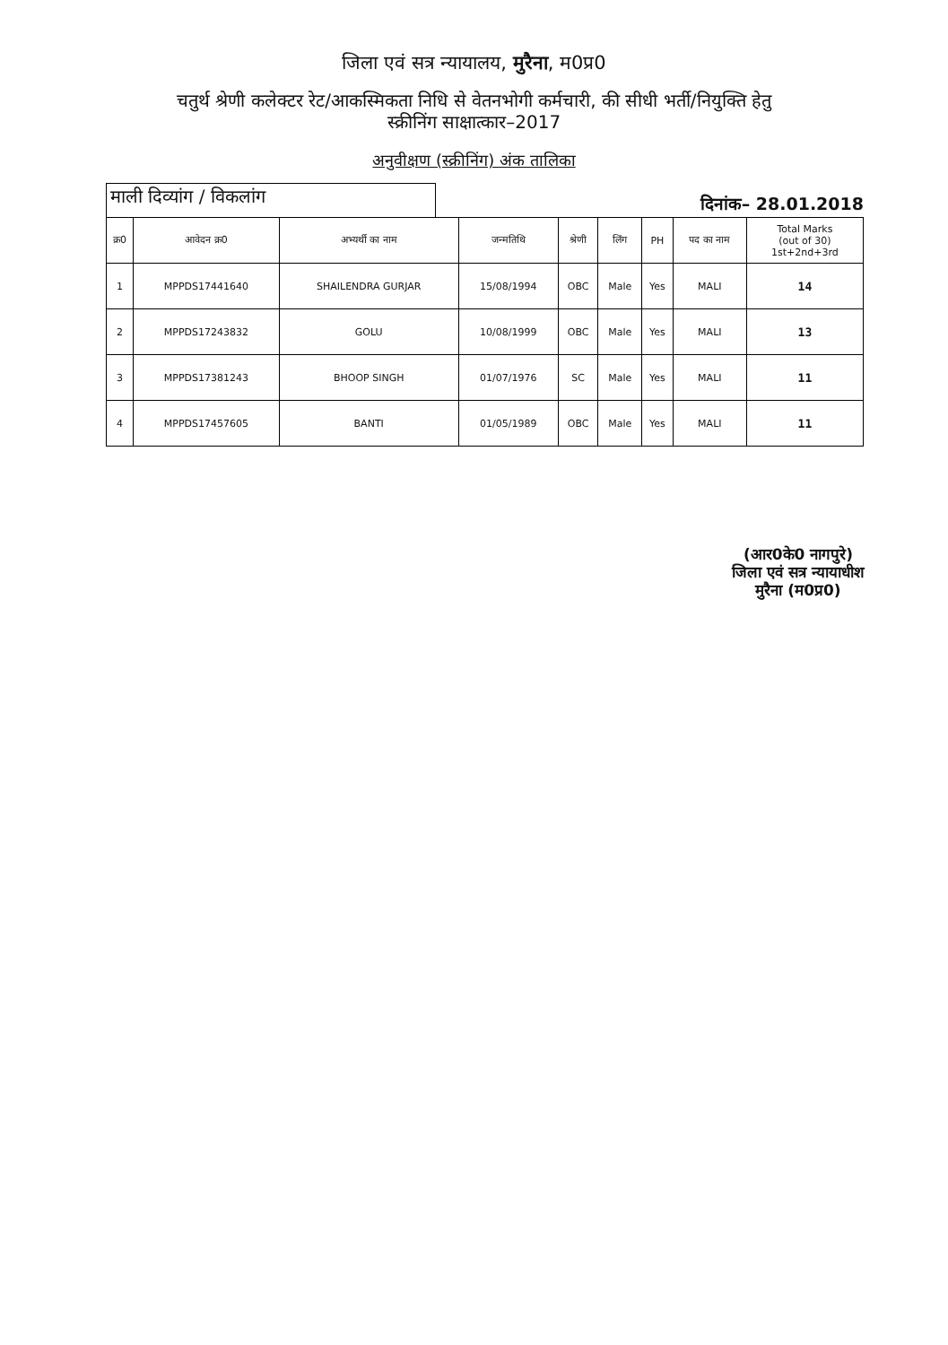जिला एवं सत्र न्यायालय, मुरैना, म0प्र0
चतुर्थ श्रेणी कलेक्टर रेट/आकस्मिकता निधि से वेतनभोगी कर्मचारी, की सीधी भर्ती/नियुक्ति हेतु
स्क्रीनिंग साक्षात्कार–2017
अनुवीक्षण (स्क्रीनिंग) अंक तालिका
माली दिव्यांग / विकलांग
दिनांक– 28.01.2018
| क्र0 | आवेदन क्र0 | अभ्यर्थी का नाम | जन्मतिथि | श्रेणी | लिंग | PH | पद का नाम | Total Marks (out of 30) 1st+2nd+3rd |
| --- | --- | --- | --- | --- | --- | --- | --- | --- |
| 1 | MPPDS17441640 | SHAILENDRA GURJAR | 15/08/1994 | OBC | Male | Yes | MALI | 14 |
| 2 | MPPDS17243832 | GOLU | 10/08/1999 | OBC | Male | Yes | MALI | 13 |
| 3 | MPPDS17381243 | BHOOP SINGH | 01/07/1976 | SC | Male | Yes | MALI | 11 |
| 4 | MPPDS17457605 | BANTI | 01/05/1989 | OBC | Male | Yes | MALI | 11 |
(आर0के0 नागपुरे)
जिला एवं सत्र न्यायाधीश
मुरैना (म0प्र0)